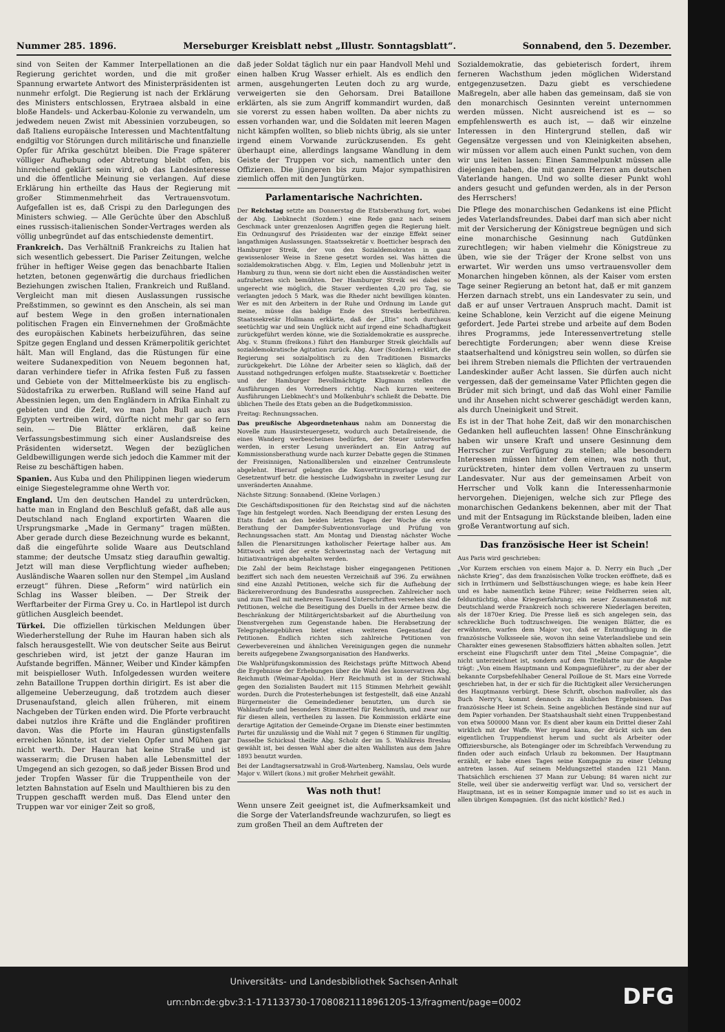Nummer 285. 1896. Merseburger Kreisblatt nebst „Illustr. Sonntagsblatt“. Sonnabend, den 5. Dezember.
sind von Seiten der Kammer Interpellationen an die Regierung gerichtet worden, und die mit großer Spannung erwartete Antwort des Ministerpräsidenten ist nunmehr erfolgt. Die Regierung ist nach der Erklärung des Ministers entschlossen, Erytraea alsbald in eine bloße Handels- und Ackerbau-Kolonie zu verwandeln, um jedwedem neuen Zwist mit Abessinien vorzubeugen, so daß Italiens europäische Interessen und Machtentfaltung endgiltig vor Störungen durch militärische und finanzielle Opfer für Afrika geschützt bleiben. Die Frage späterer völliger Aufhebung oder Abtretung bleibt offen, bis hinreichend geklärt sein wird, ob das Landesinteresse und die öffentliche Meinung sie verlangen. Auf diese Erklärung hin ertheilte das Haus der Regierung mit großer Stimmenmehrheit das Vertrauensvotum. Aufgefallen ist es, daß Crispi zu den Darlegungen des Ministers schwieg. — Alle Gerüchte über den Abschluß eines russisch-italienischen Sonder-Vertrages werden als völlig unbegründet auf das entschiedenste dementirt.
Frankreich. Das Verhältniß Frankreichs zu Italien hat sich wesentlich gebessert. Die Pariser Zeitungen, welche früher in heftiger Weise gegen das benachbarte Italien hetzten, betonen gegenwärtig die durchaus friedlichen Beziehungen zwischen Italien, Frankreich und Rußland. Vergleicht man mit diesen Auslassungen russische Preßstimmen, so gewinnt es den Anschein, als sei man auf bestem Wege in den großen internationalen politischen Fragen ein Einvernehmen der Großmächte des europäischen Kabinets herbeizuführen, das seine Spitze gegen England und dessen Krämerpolitik gerichtet hält. Man will England, das die Rüstungen für eine weitere Sudanexpedition von Neuem begonnen hat, daran verhindere tiefer in Afrika festen Fuß zu fassen und Gebiete von der Mittelmeerküste bis zu englisch-Südostafrika zu erwerben. Rußland will seine Hand auf Abessinien legen, um den Engländern in Afrika Einhalt zu gebieten und die Zeit, wo man John Bull auch aus Egypten vertreiben wird, dürfte nicht mehr gar so fern sein. — Die Blätter erklären, daß keine Verfassungsbestimmung sich einer Auslandsreise des Präsidenten widersetzt. Wegen der bezüglichen Geldbewilligungen werde sich jedoch die Kammer mit der Reise zu beschäftigen haben.
Spanien. Aus Kuba und den Philippinen liegen wiederum einige Siegestelegramme ohne Werth vor.
England. Um den deutschen Handel zu unterdrücken, hatte man in England den Beschluß gefaßt, daß alle aus Deutschland nach England exportirten Waaren die Ursprungsmarke „Made in Germany“ tragen müßten. Aber gerade durch diese Bezeichnung wurde es bekannt, daß die eingeführte solide Waare aus Deutschland stamme; der deutsche Umsatz stieg daraufhin gewaltig. Jetzt will man diese Verpflichtung wieder aufheben; Ausländische Waaren sollen nur den Stempel „im Ausland erzeugt“ führen. Diese „Reform“ wird natürlich ein Schlag ins Wasser bleiben. — Der Streik der Werftarbeiter der Firma Grey u. Co. in Hartlepol ist durch gütlichen Ausgleich beendet.
Türkei. Die offiziellen türkischen Meldungen über Wiederherstellung der Ruhe im Hauran haben sich als falsch herausgestellt. Wie von deutscher Seite aus Beirut geschrieben wird, ist jetzt der ganze Hauran im Aufstande begriffen. Männer, Weiber und Kinder kämpfen mit beispielloser Wuth. Infolgedessen wurden weitere zehn Bataillone Truppen dorthin dirigirt. Es ist aber die allgemeine Ueberzeugung, daß trotzdem auch dieser Drusenaufstand, gleich allen früheren, mit einem Nachgeben der Türken enden wird. Die Pforte verbraucht dabei nutzlos ihre Kräfte und die Engländer profitiren davon. Was die Pforte im Hauran günstigstenfalls erreichen könnte, ist der vielen Opfer und Mühen gar nicht werth. Der Hauran hat keine Straße und ist wasserarm; die Drusen haben alle Lebensmittel der Umgegend an sich gezogen, so daß jeder Bissen Brod und jeder Tropfen Wasser für die Truppentheile von der letzten Bahnstation auf Eseln und Maulthieren bis zu den Truppen geschafft werden muß. Das Elend unter den Truppen war vor einiger Zeit so groß,
daß jeder Soldat täglich nur ein paar Handvoll Mehl und einen halben Krug Wasser erhielt. Als es endlich den armen, ausgehungerten Leuten doch zu arg wurde, verweigerten sie den Gehorsam. Drei Bataillone erklärten, als sie zum Angriff kommandirt wurden, daß sie vorerst zu essen haben wollten. Da aber nichts zu essen vorhanden war, und die Soldaten mit leeren Magen nicht kämpfen wollten, so blieb nichts übrig, als sie unter irgend einem Vorwande zurückzusenden. Es geht überhaupt eine, allerdings langsame Wandlung in dem Geiste der Truppen vor sich, namentlich unter den Offizieren. Die jüngeren bis zum Major sympathisiren ziemlich offen mit den Jungtürken.
Parlamentarische Nachrichten.
Der Reichstag setzte am Donnerstag die Etatsberathung fort, wobei der Abg. Liebknecht (Sozdem.) eine Rede ganz nach seinem Geschmack unter grenzenlosen Angriffen gegen die Regierung hielt. Ein Ordnungsruf des Präsidenten war der einzige Effekt seiner langathmigen Auslassungen. Staatssekretär v. Boetticher besprach den Hamburger Streik, der von den Sozialdemokraten in ganz gewissenloser Weise in Szene gesetzt worden sei. Was hätten die sozialdemokratischen Abgg. v. Elm, Legien und Mollenbuhr jetzt in Hamburg zu thun, wenn sie dort nicht eben die Ausständischen weiter aufzuhetzen sich bemühten. Der Hamburger Streik sei dabei so ungerecht wie möglich, die Stauer verdienten 4,20 pro Tag, sie verlangten jedoch 5 Mark, was die Rheder nicht bewilligen könnten. Wer es mit den Arbeitern in der Ruhe und Ordnung im Lande gut meine, müsse das baldige Ende des Streiks herbeiführen. Staatssekretär Hollmann erklärte, daß der „Iltis“ noch durchaus seetüchtig war und sein Unglück nicht auf irgend eine Schadhaftigkeit zurückgeführt werden könne, wie die Sozialdemokratie es ausspreche. Abg. v. Stumm (freikons.) führt den Hamburger Streik gleichfalls auf sozialdemokratische Agitation zurück. Abg. Auer (Sozdem.) erklärt, die Regierung sei sozialpolitisch zu den Traditionen Bismarcks zurückgekehrt. Die Löhne der Arbeiter seien so kläglich, daß der Ausstand nothgedrungen erfolgen mußte. Staatssekretär v. Boetticher und der Hamburger Bevollmächtigte Klugmann stellen die Ausführungen des Vorredners richtig. Nach kurzen weiteren Ausführungen Liebknecht's und Molkenbuhr's schließt die Debatte. Die üblichen Theile des Etats geben an die Budgetkommission.
Freitag: Rechnungssachen.
Das preußische Abgeordnetenhaus nahm am Donnerstag die Novelle zum Hausirsteuergesetz, wodurch auch Detailreisende, die eines Wanderg werbescheines bedürfen, der Steuer unterworfen werden, in erster Lesung unverändert an. Ein Antrag auf Kommissionsberathung wurde nach kurzer Debatte gegen die Stimmen der Freisinnigen, Nationalliberalen und einzelner Centrumsleute abgelehnt. Hierauf gelangten die Konvertirungsvorlage und der Gesetzentwurf betr. die hessische Ludwigsbahn in zweiter Lesung zur unveränderten Annahme.
Nächste Sitzung: Sonnabend. (Kleine Vorlagen.)
Die Geschäftsdispositionen für den Reichstag sind auf die nächsten Tage hin festgelegt worden. Nach Beendigung der ersten Lesung des Etats findet an den beiden letzten Tagen der Woche die erste Berathung der Dampfer-Subventionsvorlage und Prüfung von Rechnungssachen statt. Am Montag und Dienstag nächster Woche fallen die Plenarsitzungen katholischer Feiertage halber aus. Am Mittwoch wird der erste Schwerinstag nach der Vertagung mit Initiativanträgen abgehalten werden.
Die Zahl der beim Reichstage bisher eingegangenen Petitionen beziffert sich nach dem neuesten Verzeichniß auf 396. Zu erwähnen sind eine Anzahl Petitionen, welche sich für die Aufhebung der Bäckereiverordnung des Bundesraths aussprechen. Zahlreicher noch und zum Theil mit mehreren Tausend Unterschriften versehen sind die Petitionen, welche die Beseitigung des Duells in der Armee bezw. die Beschränkung der Militärgerichtsbarkeit auf die Aburtheilung von Dienstvergehen zum Gegenstande haben. Die Herabsetzung der Telegraphengebühren bietet einen weiteren Gegenstand der Petitionen. Endlich richten sich zahlreiche Petitionen von Gewerbevereinen und ähnlichen Vereinigungen gegen die nunmehr bereits aufgegebene Zwangsorganisation des Handwerks.
Die Wahlprüfungskommission des Reichstags prüfte Mittwoch Abend die Ergebnisse der Erhebungen über die Wahl des konservativen Abg. Reichmuth (Weimar-Apolda). Herr Reichmuth ist in der Stichwahl gegen den Sozialisten Baudert mit 115 Stimmen Mehrheit gewählt worden. Durch die Protesterhebungen ist festgestellt, daß eine Anzahl Bürgermeister die Gemeindediener benutzten, um durch sie Wahlaufrufe und besonders Stimmzettel für Reichmuth, und zwar nur für diesen allein, vertheilen zu lassen. Die Kommission erklärte eine derartige Agitation der Gemeinde-Organe im Dienste einer bestimmten Partei für unzulässig und die Wahl mit 7 gegen 6 Stimmen für ungiltig. Dasselbe Schicksal theilte Abg. Scholz der im 5. Wahlkreis Breslau gewählt ist, bei dessen Wahl aber die alten Wahllisten aus dem Jahre 1893 benutzt wurden.
Bei der Landtagsersatzwahl in Groß-Wartenberg, Namslau, Oels wurde Major v. Willert (kons.) mit großer Mehrheit gewählt.
Was noth thut!
Wenn unsere Zeit geeignet ist, die Aufmerksamkeit und die Sorge der Vaterlandsfreunde wachzurufen, so liegt es zum großen Theil an dem Auftreten der
Sozialdemokratie, das gebieterisch fordert, ihrem ferneren Wachsthum jeden möglichen Widerstand entgegenzusetzen. Dazu giebt es verschiedene Maßregeln, aber alle haben das gemeinsam, daß sie von den monarchisch Gesinnten vereint unternommen werden müssen. Nicht ausreichend ist es — so empfehlenswerth es auch ist, — daß wir einzelne Interessen in den Hintergrund stellen, daß wir Gegensätze vergessen und von Kleinigkeiten absehen, wir müssen vor allem auch einen Punkt suchen, von dem wir uns leiten lassen: Einen Sammelpunkt müssen alle diejenigen haben, die mit ganzem Herzen am deutschen Vaterlande hangen. Und wo sollte dieser Punkt wohl anders gesucht und gefunden werden, als in der Person des Herrschers!
Die Pflege des monarchischen Gedankens ist eine Pflicht jedes Vaterlandsfreundes. Dabei darf man sich aber nicht mit der Versicherung der Königstreue begnügen und sich eine monarchische Gesinnung nach Gutdünken zurechtlegen; wir haben vielmehr die Königstreue zu üben, wie sie der Träger der Krone selbst von uns erwartet. Wir werden uns umso vertrauensvoller dem Monarchen hingeben können, als der Kaiser vom ersten Tage seiner Regierung an betont hat, daß er mit ganzem Herzen darnach strebt, uns ein Landesvater zu sein, und daß er auf unser Vertrauen Anspruch macht. Damit ist keine Schablone, kein Verzicht auf die eigene Meinung gefordert. Jede Partei strebe und arbeite auf dem Boden ihres Programms, jede Interessenvertretung stelle berechtigte Forderungen; aber wenn diese Kreise staatserhaltend und königstreu sein wollen, so dürfen sie bei ihrem Streben niemals die Pflichten der vertrauenden Landeskinder außer Acht lassen. Sie dürfen auch nicht vergessen, daß der gemeinsame Vater Pflichten gegen die Brüder mit sich bringt, und daß das Wohl einer Familie und ihr Ansehen nicht schwerer geschädigt werden kann, als durch Uneinigkeit und Streit.
Es ist in der That hohe Zeit, daß wir den monarchischen Gedanken hell aufleuchten lassen! Ohne Einschränkung haben wir unsere Kraft und unsere Gesinnung dem Herrscher zur Verfügung zu stellen; alle besondern Interessen müssen hinter dem einen, was noth thut, zurücktreten, hinter dem vollen Vertrauen zu unserm Landesvater. Nur aus der gemeinsamen Arbeit von Herrscher und Volk kann die Interessenharmonie hervorgehen. Diejenigen, welche sich zur Pflege des monarchischen Gedankens bekennen, aber mit der That und mit der Entsagung im Rückstande bleiben, laden eine große Verantwortung auf sich.
Das französische Heer ist Schein!
Aus Paris wird geschrieben:
„Vor Kurzem erschien von einem Major a. D. Nerry ein Buch „Der nächste Krieg“, das dem französischen Volke trocken eröffnete, daß es sich in Irrthümern und Selbsttäuschungen wiege; es habe kein Heer und es habe namentlich keine Führer; seine Feldherren seien alt, felduntüchtig, ohne Kriegserfahrung; ein neuer Zusammenstoß mit Deutschland werde Frankreich noch schwerere Niederlagen bereiten, als der 1870er Krieg. Die Presse ließ es sich angelegen sein, das schreckliche Buch todtzuschweigen. Die wenigen Blätter, die es erwähnten, warfen dem Major vor, daß er Entmuthigung in die französische Volksseele säe, wovon ihn seine Vaterlandsliebe und sein Charakter eines gewesenen Stabsoffiziers hätten abhalten sollen. Jetzt erscheint eine Flugschrift unter dem Titel „Meine Compagnie“, die nicht unterzeichnet ist, sondern auf dem Titelblatte nur die Angabe trägt: „Von einem Hauptmann und Kompagnieführer“, zu der aber der bekannte Corpsbefehlhaber General Poilloue de St. Mars eine Vorrede geschrieben hat, in der er sich für die Richtigkeit aller Versicherungen des Hauptmanns verbürgt. Diese Schrift, obschon maßvoller, als das Buch Nerry's, kommt dennoch zu ähnlichen Ergebnissen. Das französische Heer ist Schein. Seine angeblichen Bestände sind nur auf dem Papier vorhanden. Der Staatshaushalt sieht einen Truppenbestand von etwa 500000 Mann vor. Es dient aber kaum ein Drittel dieser Zahl wirklich mit der Waffe. Wer irgend kann, der drückt sich um den eigentlichen Truppendienst herum und sucht als Arbeiter oder Offiziersbursche, als Botengänger oder im Schreibfach Verwendung zu finden oder auch einfach Urlaub zu bekommen. Der Hauptmann erzählt, er habe eines Tages seine Kompagnie zu einer Uebung antreten lassen. Auf seinem Meldungszettel standen 121 Mann. Thatsächlich erschienen 37 Mann zur Uebung; 84 waren nicht zur Stelle, weil über sie anderweitig verfügt war. Und so, versichert der Hauptmann, ist es in seiner Kompagnie immer und so ist es auch in allen übrigen Kompagnien. (Ist das nicht köstlich? Red.)
Universitäts- und Landesbibliothek Sachsen-Anhalt
urn:nbn:de:gbv:3:1-171133730-17080821118961205-13/fragment/page=0002
DFG